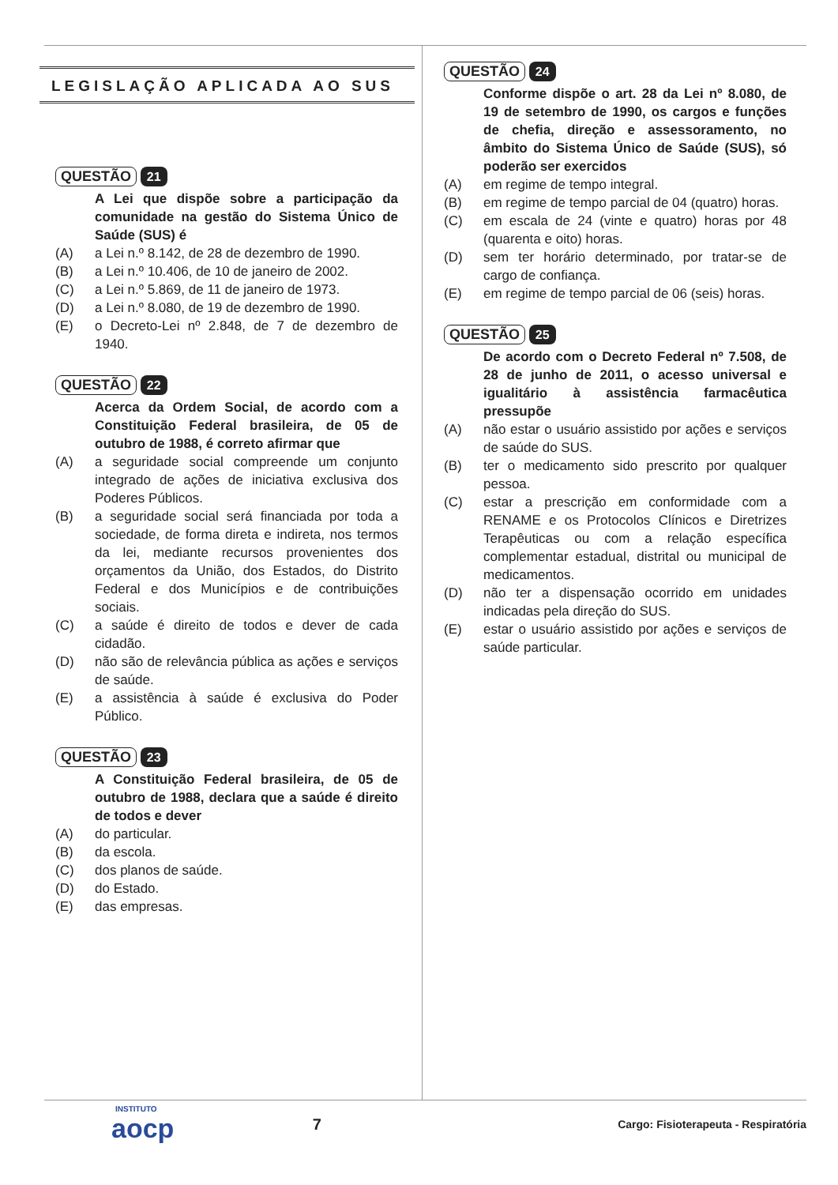LEGISLAÇÃO APLICADA AO SUS
QUESTÃO 21
A Lei que dispõe sobre a participação da comunidade na gestão do Sistema Único de Saúde (SUS) é
(A) a Lei n.º 8.142, de 28 de dezembro de 1990.
(B) a Lei n.º 10.406, de 10 de janeiro de 2002.
(C) a Lei n.º 5.869, de 11 de janeiro de 1973.
(D) a Lei n.º 8.080, de 19 de dezembro de 1990.
(E) o Decreto-Lei nº 2.848, de 7 de dezembro de 1940.
QUESTÃO 22
Acerca da Ordem Social, de acordo com a Constituição Federal brasileira, de 05 de outubro de 1988, é correto afirmar que
(A) a seguridade social compreende um conjunto integrado de ações de iniciativa exclusiva dos Poderes Públicos.
(B) a seguridade social será financiada por toda a sociedade, de forma direta e indireta, nos termos da lei, mediante recursos provenientes dos orçamentos da União, dos Estados, do Distrito Federal e dos Municípios e de contribuições sociais.
(C) a saúde é direito de todos e dever de cada cidadão.
(D) não são de relevância pública as ações e serviços de saúde.
(E) a assistência à saúde é exclusiva do Poder Público.
QUESTÃO 23
A Constituição Federal brasileira, de 05 de outubro de 1988, declara que a saúde é direito de todos e dever
(A) do particular.
(B) da escola.
(C) dos planos de saúde.
(D) do Estado.
(E) das empresas.
QUESTÃO 24
Conforme dispõe o art. 28 da Lei nº 8.080, de 19 de setembro de 1990, os cargos e funções de chefia, direção e assessoramento, no âmbito do Sistema Único de Saúde (SUS), só poderão ser exercidos
(A) em regime de tempo integral.
(B) em regime de tempo parcial de 04 (quatro) horas.
(C) em escala de 24 (vinte e quatro) horas por 48 (quarenta e oito) horas.
(D) sem ter horário determinado, por tratar-se de cargo de confiança.
(E) em regime de tempo parcial de 06 (seis) horas.
QUESTÃO 25
De acordo com o Decreto Federal nº 7.508, de 28 de junho de 2011, o acesso universal e igualitário à assistência farmacêutica pressupõe
(A) não estar o usuário assistido por ações e serviços de saúde do SUS.
(B) ter o medicamento sido prescrito por qualquer pessoa.
(C) estar a prescrição em conformidade com a RENAME e os Protocolos Clínicos e Diretrizes Terapêuticas ou com a relação específica complementar estadual, distrital ou municipal de medicamentos.
(D) não ter a dispensação ocorrido em unidades indicadas pela direção do SUS.
(E) estar o usuário assistido por ações e serviços de saúde particular.
INSTITUTO
aocp
7
Cargo: Fisioterapeuta - Respiratória